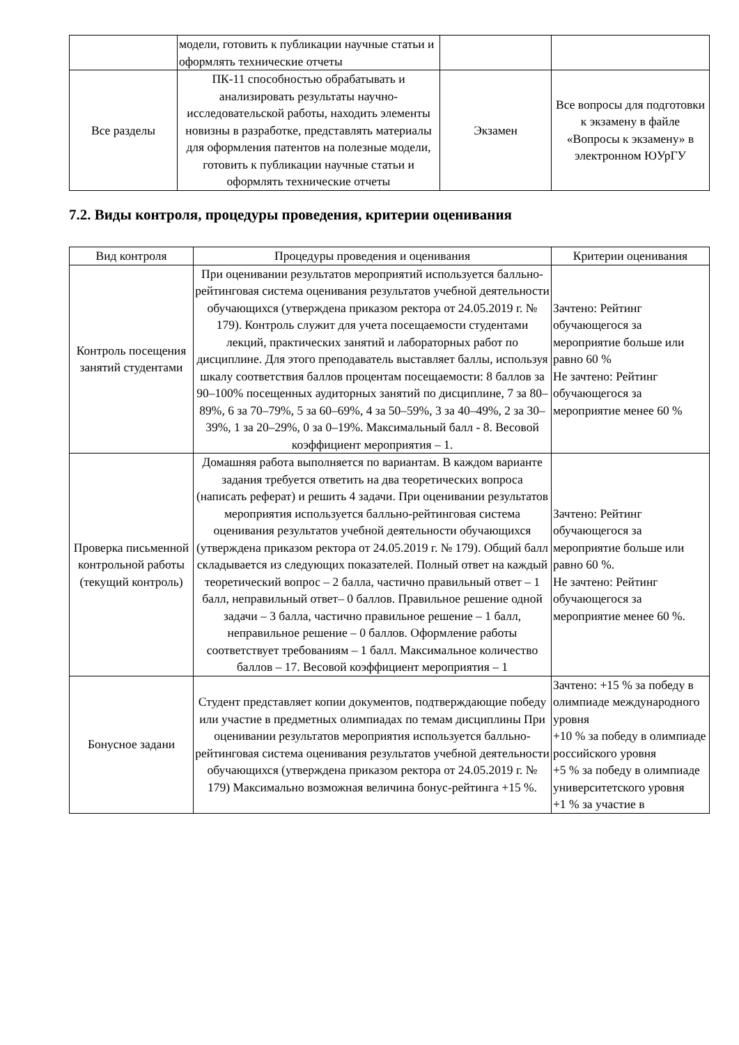| | модели, готовить к публикации научные статьи и оформлять технические отчеты | | |
| Все разделы | ПК-11 способностью обрабатывать и анализировать результаты научно-исследовательской работы, находить элементы новизны в разработке, представлять материалы для оформления патентов на полезные модели, готовить к публикации научные статьи и оформлять технические отчеты | Экзамен | Все вопросы для подготовки к экзамену в файле «Вопросы к экзамену» в электронном ЮУрГУ |
7.2. Виды контроля, процедуры проведения, критерии оценивания
| Вид контроля | Процедуры проведения и оценивания | Критерии оценивания |
| --- | --- | --- |
| Контроль посещения занятий студентами | При оценивании результатов мероприятий используется балльно-рейтинговая система оценивания результатов учебной деятельности обучающихся (утверждена приказом ректора от 24.05.2019 г. № 179). Контроль служит для учета посещаемости студентами лекций, практических занятий и лабораторных работ по дисциплине. Для этого преподаватель выставляет баллы, используя шкалу соответствия баллов процентам посещаемости: 8 баллов за 90–100% посещенных аудиторных занятий по дисциплине, 7 за 80–89%, 6 за 70–79%, 5 за 60–69%, 4 за 50–59%, 3 за 40–49%, 2 за 30–39%, 1 за 20–29%, 0 за 0–19%. Максимальный балл - 8. Весовой коэффициент мероприятия – 1. | Зачтено: Рейтинг обучающегося за мероприятие больше или равно 60 % Не зачтено: Рейтинг обучающегося за мероприятие менее 60 % |
| Проверка письменной контрольной работы (текущий контроль) | Домашняя работа выполняется по вариантам. В каждом варианте задания требуется ответить на два теоретических вопроса (написать реферат) и решить 4 задачи. При оценивании результатов мероприятия используется балльно-рейтинговая система оценивания результатов учебной деятельности обучающихся (утверждена приказом ректора от 24.05.2019 г. № 179). Общий балл складывается из следующих показателей. Полный ответ на каждый теоретический вопрос – 2 балла, частично правильный ответ – 1 балл, неправильный ответ– 0 баллов. Правильное решение одной задачи – 3 балла, частично правильное решение – 1 балл, неправильное решение – 0 баллов. Оформление работы соответствует требованиям – 1 балл. Максимальное количество баллов – 17. Весовой коэффициент мероприятия – 1 | Зачтено: Рейтинг обучающегося за мероприятие больше или равно 60 %. Не зачтено: Рейтинг обучающегося за мероприятие менее 60 %. |
| Бонусное задани | Студент представляет копии документов, подтверждающие победу или участие в предметных олимпиадах по темам дисциплины При оценивании результатов мероприятия используется балльно-рейтинговая система оценивания результатов учебной деятельности обучающихся (утверждена приказом ректора от 24.05.2019 г. № 179) Максимально возможная величина бонус-рейтинга +15 %. | Зачтено: +15 % за победу в олимпиаде международного уровня +10 % за победу в олимпиаде российского уровня +5 % за победу в олимпиаде университетского уровня +1 % за участие в |